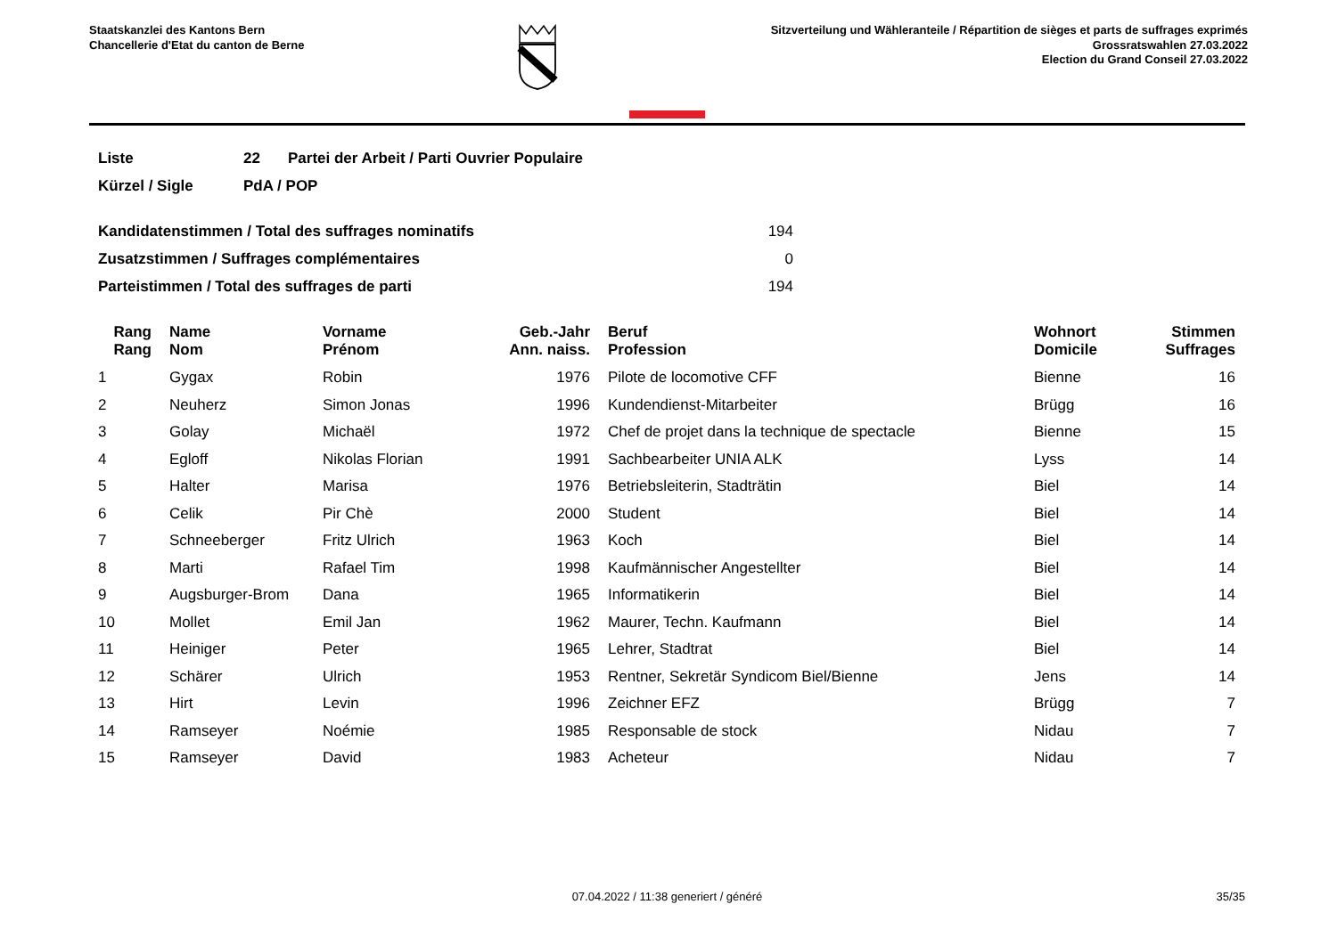Staatskanzlei des Kantons Bern
Chancellerie d'Etat du canton de Berne
Sitzverteilung und Wähleranteile / Répartition de sièges et parts de suffrages exprimés
Grossratswahlen 27.03.2022
Election du Grand Conseil 27.03.2022
| Liste | 22 | Partei der Arbeit / Parti Ouvrier Populaire |
| Kürzel / Sigle | PdA / POP | |
| Kandidatenstimmen / Total des suffrages nominatifs | 194 |
| Zusatzstimmen / Suffrages complémentaires | 0 |
| Parteistimmen / Total des suffrages de parti | 194 |
| Rang Rang | | Name Nom | Vorname Prénom | Geb.-Jahr Ann. naiss. | | Beruf Profession | Wohnort Domicile | Stimmen Suffrages |
| --- | --- | --- | --- | --- | --- | --- | --- | --- |
| 1 | | Gygax | Robin | 1976 | | Pilote de locomotive CFF | Bienne | 16 |
| 2 | | Neuherz | Simon Jonas | 1996 | | Kundendienst-Mitarbeiter | Brügg | 16 |
| 3 | | Golay | Michaël | 1972 | | Chef de projet dans la technique de spectacle | Bienne | 15 |
| 4 | | Egloff | Nikolas Florian | 1991 | | Sachbearbeiter UNIA ALK | Lyss | 14 |
| 5 | | Halter | Marisa | 1976 | | Betriebsleiterin, Stadträtin | Biel | 14 |
| 6 | | Celik | Pir Chè | 2000 | | Student | Biel | 14 |
| 7 | | Schneeberger | Fritz Ulrich | 1963 | | Koch | Biel | 14 |
| 8 | | Marti | Rafael Tim | 1998 | | Kaufmännischer Angestellter | Biel | 14 |
| 9 | | Augsburger-Brom | Dana | 1965 | | Informatikerin | Biel | 14 |
| 10 | | Mollet | Emil Jan | 1962 | | Maurer, Techn. Kaufmann | Biel | 14 |
| 11 | | Heiniger | Peter | 1965 | | Lehrer, Stadtrat | Biel | 14 |
| 12 | | Schärer | Ulrich | 1953 | | Rentner, Sekretär Syndicom Biel/Bienne | Jens | 14 |
| 13 | | Hirt | Levin | 1996 | | Zeichner EFZ | Brügg | 7 |
| 14 | | Ramseyer | Noémie | 1985 | | Responsable de stock | Nidau | 7 |
| 15 | | Ramseyer | David | 1983 | | Acheteur | Nidau | 7 |
07.04.2022 / 11:38 generiert / généré 35/35